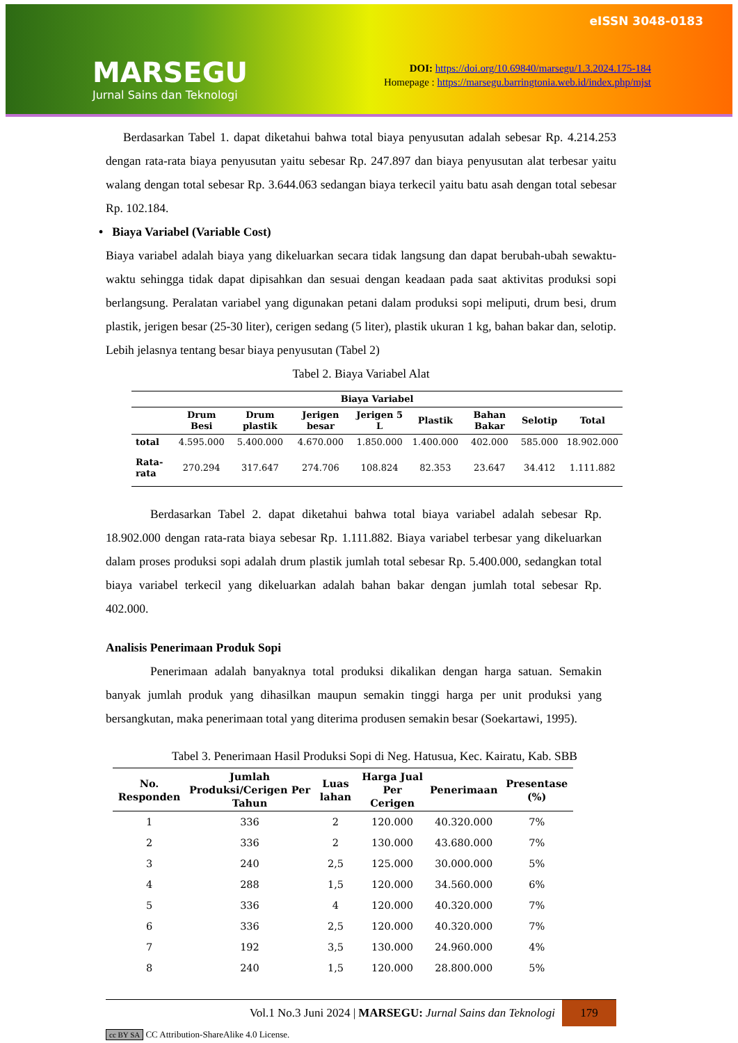MARSEGU
Jurnal Sains dan Teknologi
eISSN 3048-0183
DOI: https://doi.org/10.69840/marsegu/1.3.2024.175-184
Homepage : https://marsegu.barringtonia.web.id/index.php/mjst
Berdasarkan Tabel 1. dapat diketahui bahwa total biaya penyusutan adalah sebesar Rp. 4.214.253 dengan rata-rata biaya penyusutan yaitu sebesar Rp. 247.897 dan biaya penyusutan alat terbesar yaitu walang dengan total sebesar Rp. 3.644.063 sedangan biaya terkecil yaitu batu asah dengan total sebesar Rp. 102.184.
• Biaya Variabel (Variable Cost)
Biaya variabel adalah biaya yang dikeluarkan secara tidak langsung dan dapat berubah-ubah sewaktu-waktu sehingga tidak dapat dipisahkan dan sesuai dengan keadaan pada saat aktivitas produksi sopi berlangsung. Peralatan variabel yang digunakan petani dalam produksi sopi meliputi, drum besi, drum plastik, jerigen besar (25-30 liter), cerigen sedang (5 liter), plastik ukuran 1 kg, bahan bakar dan, selotip. Lebih jelasnya tentang besar biaya penyusutan (Tabel 2)
Tabel 2. Biaya Variabel Alat
| Biaya Variabel | | | | | | | | |
| --- | --- | --- | --- | --- | --- | --- | --- | --- |
| | Drum Besi | Drum plastik | Jerigen besar | Jerigen 5 L | Plastik | Bahan Bakar | Selotip | Total |
| total | 4.595.000 | 5.400.000 | 4.670.000 | 1.850.000 | 1.400.000 | 402.000 | 585.000 | 18.902.000 |
| Rata-rata | 270.294 | 317.647 | 274.706 | 108.824 | 82.353 | 23.647 | 34.412 | 1.111.882 |
Berdasarkan Tabel 2. dapat diketahui bahwa total biaya variabel adalah sebesar Rp. 18.902.000 dengan rata-rata biaya sebesar Rp. 1.111.882. Biaya variabel terbesar yang dikeluarkan dalam proses produksi sopi adalah drum plastik jumlah total sebesar Rp. 5.400.000, sedangkan total biaya variabel terkecil yang dikeluarkan adalah bahan bakar dengan jumlah total sebesar Rp. 402.000.
Analisis Penerimaan Produk Sopi
Penerimaan adalah banyaknya total produksi dikalikan dengan harga satuan. Semakin banyak jumlah produk yang dihasilkan maupun semakin tinggi harga per unit produksi yang bersangkutan, maka penerimaan total yang diterima produsen semakin besar (Soekartawi, 1995).
Tabel 3. Penerimaan Hasil Produksi Sopi di Neg. Hatusua, Kec. Kairatu, Kab. SBB
| No. Responden | Jumlah Produksi/Cerigen Per Tahun | Luas lahan | Harga Jual Per Cerigen | Penerimaan | Presentase (%) |
| --- | --- | --- | --- | --- | --- |
| 1 | 336 | 2 | 120.000 | 40.320.000 | 7% |
| 2 | 336 | 2 | 130.000 | 43.680.000 | 7% |
| 3 | 240 | 2,5 | 125.000 | 30.000.000 | 5% |
| 4 | 288 | 1,5 | 120.000 | 34.560.000 | 6% |
| 5 | 336 | 4 | 120.000 | 40.320.000 | 7% |
| 6 | 336 | 2,5 | 120.000 | 40.320.000 | 7% |
| 7 | 192 | 3,5 | 130.000 | 24.960.000 | 4% |
| 8 | 240 | 1,5 | 120.000 | 28.800.000 | 5% |
Vol.1 No.3 Juni 2024 | MARSEGU: Jurnal Sains dan Teknologi 179
cc BY SA CC Attribution-ShareAlike 4.0 License.